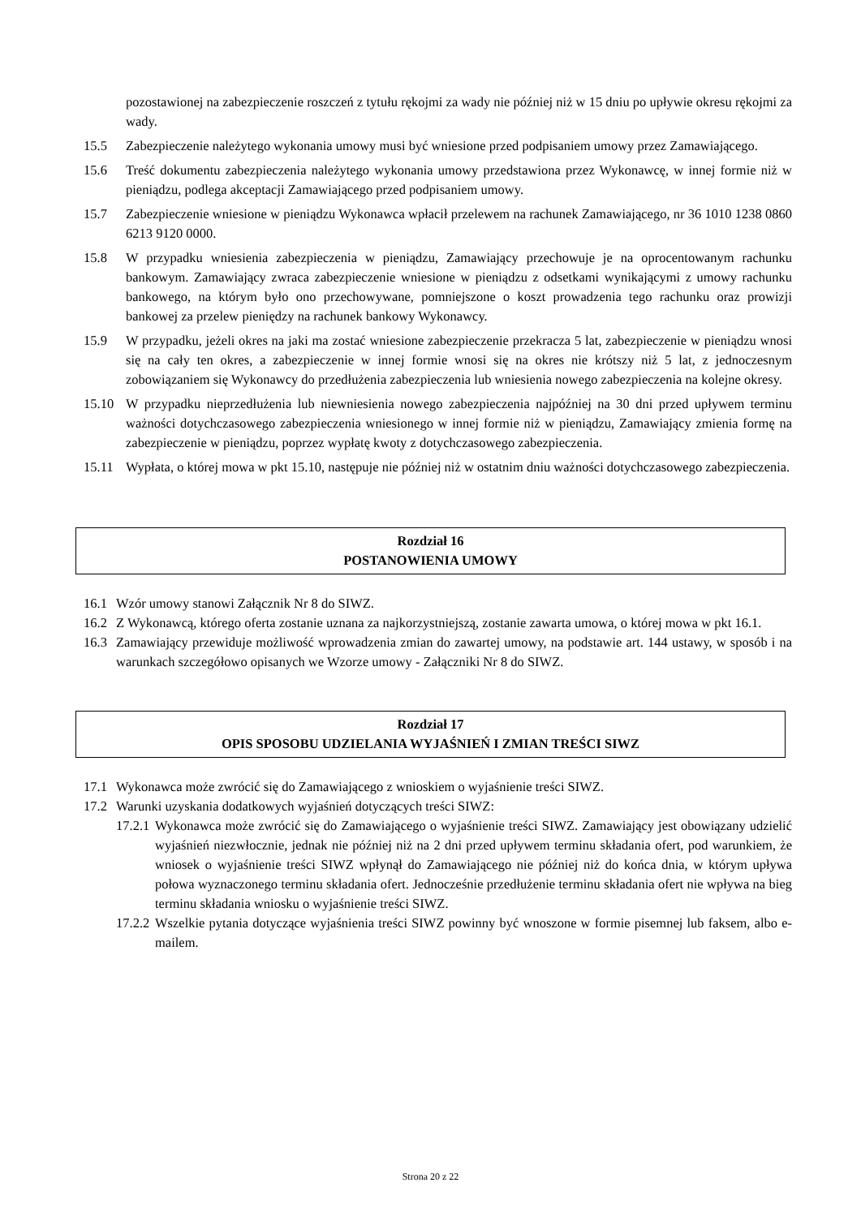pozostawionej na zabezpieczenie roszczeń z tytułu rękojmi za wady nie później niż w 15 dniu po upływie okresu rękojmi za wady.
15.5 Zabezpieczenie należytego wykonania umowy musi być wniesione przed podpisaniem umowy przez Zamawiającego.
15.6 Treść dokumentu zabezpieczenia należytego wykonania umowy przedstawiona przez Wykonawcę, w innej formie niż w pieniądzu, podlega akceptacji Zamawiającego przed podpisaniem umowy.
15.7 Zabezpieczenie wniesione w pieniądzu Wykonawca wpłacił przelewem na rachunek Zamawiającego, nr 36 1010 1238 0860 6213 9120 0000.
15.8 W przypadku wniesienia zabezpieczenia w pieniądzu, Zamawiający przechowuje je na oprocentowanym rachunku bankowym. Zamawiający zwraca zabezpieczenie wniesione w pieniądzu z odsetkami wynikającymi z umowy rachunku bankowego, na którym było ono przechowywane, pomniejszone o koszt prowadzenia tego rachunku oraz prowizji bankowej za przelew pieniędzy na rachunek bankowy Wykonawcy.
15.9 W przypadku, jeżeli okres na jaki ma zostać wniesione zabezpieczenie przekracza 5 lat, zabezpieczenie w pieniądzu wnosi się na cały ten okres, a zabezpieczenie w innej formie wnosi się na okres nie krótszy niż 5 lat, z jednoczesnym zobowiązaniem się Wykonawcy do przedłużenia zabezpieczenia lub wniesienia nowego zabezpieczenia na kolejne okresy.
15.10 W przypadku nieprzedłużenia lub niewniesienia nowego zabezpieczenia najpóźniej na 30 dni przed upływem terminu ważności dotychczasowego zabezpieczenia wniesionego w innej formie niż w pieniądzu, Zamawiający zmienia formę na zabezpieczenie w pieniądzu, poprzez wypłatę kwoty z dotychczasowego zabezpieczenia.
15.11 Wypłata, o której mowa w pkt 15.10, następuje nie później niż w ostatnim dniu ważności dotychczasowego zabezpieczenia.
Rozdział 16
POSTANOWIENIA UMOWY
16.1 Wzór umowy stanowi Załącznik Nr 8 do SIWZ.
16.2 Z Wykonawcą, którego oferta zostanie uznana za najkorzystniejszą, zostanie zawarta umowa, o której mowa w pkt 16.1.
16.3 Zamawiający przewiduje możliwość wprowadzenia zmian do zawartej umowy, na podstawie art. 144 ustawy, w sposób i na warunkach szczegółowo opisanych we Wzorze umowy - Załączniki Nr 8 do SIWZ.
Rozdział 17
OPIS SPOSOBU UDZIELANIA WYJAŚNIEŃ I ZMIAN TREŚCI SIWZ
17.1 Wykonawca może zwrócić się do Zamawiającego z wnioskiem o wyjaśnienie treści SIWZ.
17.2 Warunki uzyskania dodatkowych wyjaśnień dotyczących treści SIWZ:
17.2.1 Wykonawca może zwrócić się do Zamawiającego o wyjaśnienie treści SIWZ. Zamawiający jest obowiązany udzielić wyjaśnień niezwłocznie, jednak nie później niż na 2 dni przed upływem terminu składania ofert, pod warunkiem, że wniosek o wyjaśnienie treści SIWZ wpłynął do Zamawiającego nie później niż do końca dnia, w którym upływa połowa wyznaczonego terminu składania ofert. Jednocześnie przedłużenie terminu składania ofert nie wpływa na bieg terminu składania wniosku o wyjaśnienie treści SIWZ.
17.2.2 Wszelkie pytania dotyczące wyjaśnienia treści SIWZ powinny być wnoszone w formie pisemnej lub faksem, albo e-mailem.
Strona 20 z 22